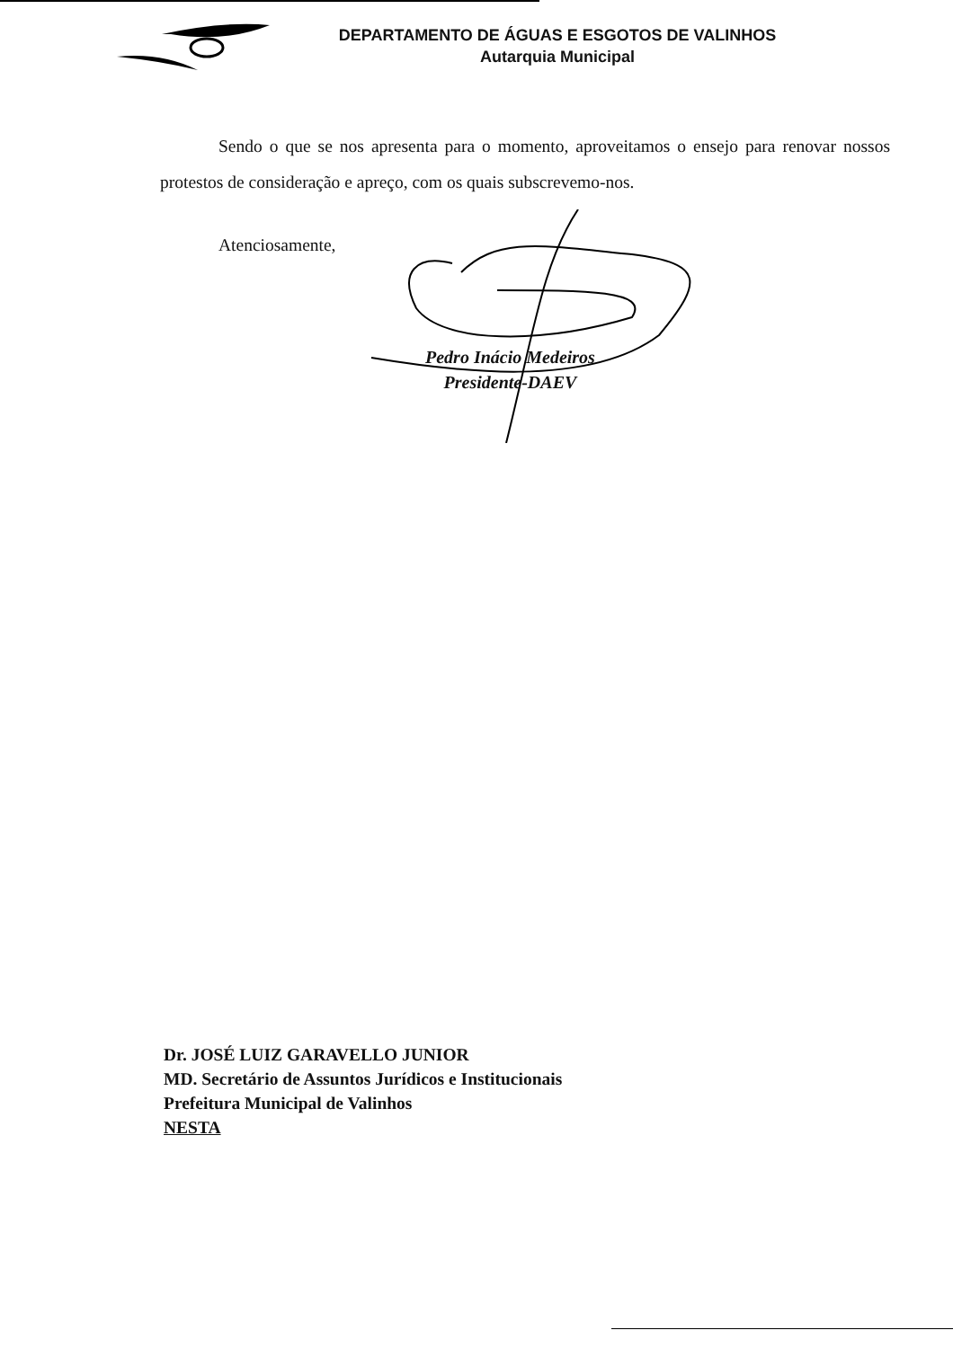DEPARTAMENTO DE ÁGUAS E ESGOTOS DE VALINHOS
Autarquia Municipal
Sendo o que se nos apresenta para o momento, aproveitamos o ensejo para renovar nossos protestos de consideração e apreço, com os quais subscrevemo-nos.
Atenciosamente,
Pedro Inácio Medeiros
Presidente-DAEV
Dr. JOSÉ LUIZ GARAVELLO JUNIOR
MD. Secretário de Assuntos Jurídicos e Institucionais
Prefeitura Municipal de Valinhos
NESTA